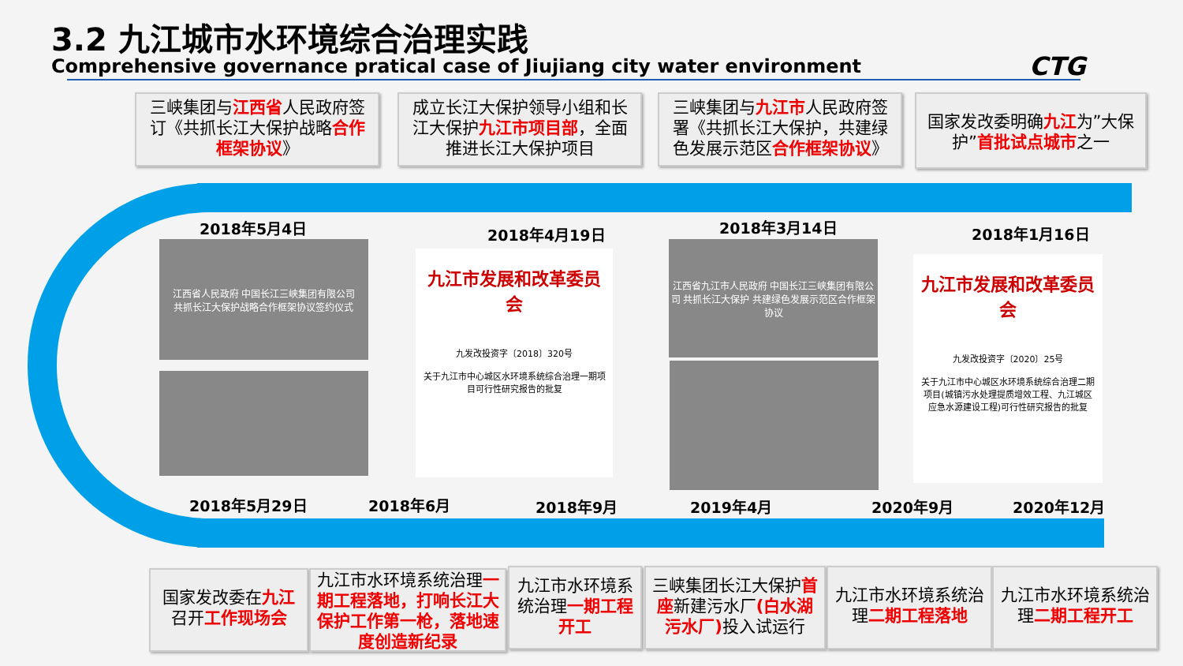3.2 九江城市水环境综合治理实践
Comprehensive governance pratical case of Jiujiang city water environment
CTG
三峡集团与江西省人民政府签订《共抓长江大保护战略合作框架协议》
成立长江大保护领导小组和长江大保护九江市项目部，全面推进长江大保护项目
三峡集团与九江市人民政府签署《共抓长江大保护，共建绿色发展示范区合作框架协议》
国家发改委明确九江为”大保护”首批试点城市之一
2018年5月4日 2018年4月19日 2018年3月14日 2018年1月16日
江西省人民政府 中国长江三峡集团有限公司
共抓长江大保护战略合作框架协议签约仪式
九江市发展和改革委员会
九发改投资字〔2018〕320号
关于九江市中心城区水环境系统综合治理一期项目可行性研究报告的批复
江西省九江市人民政府 中国长江三峡集团有限公司 共抓长江大保护 共建绿色发展示范区合作框架协议
九江市发展和改革委员会
九发改投资字〔2020〕25号
关于九江市中心城区水环境系统综合治理二期项目(城镇污水处理提质增效工程、九江城区应急水源建设工程)可行性研究报告的批复
2018年5月29日 2018年6月 2018年9月 2019年4月 2020年9月 2020年12月
国家发改委在九江召开工作现场会
九江市水环境系统治理一期工程落地，打响长江大保护工作第一枪，落地速度创造新纪录
九江市水环境系统治理一期工程开工
三峡集团长江大保护首座新建污水厂(白水湖污水厂) 投入试运行
九江市水环境系统治理二期工程落地
九江市水环境系统治理二期工程开工